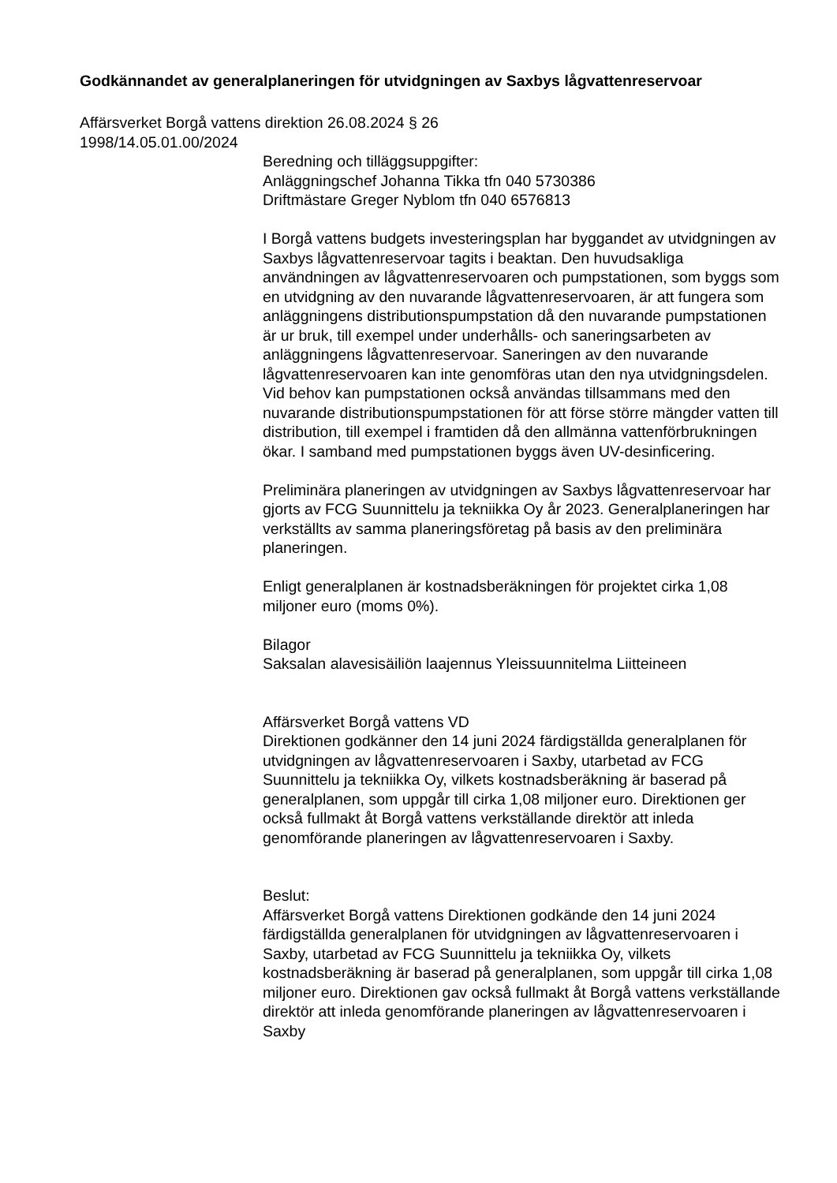Godkännandet av generalplaneringen för utvidgningen av Saxbys lågvattenreservoar
Affärsverket Borgå vattens direktion 26.08.2024 § 26
1998/14.05.01.00/2024
Beredning och tilläggsuppgifter:
Anläggningschef Johanna Tikka tfn 040 5730386
Driftmästare Greger Nyblom tfn 040 6576813
I Borgå vattens budgets investeringsplan har byggandet av utvidgningen av Saxbys lågvattenreservoar tagits i beaktan. Den huvudsakliga användningen av lågvattenreservoaren och pumpstationen, som byggs som en utvidgning av den nuvarande lågvattenreservoaren, är att fungera som anläggningens distributionspumpstation då den nuvarande pumpstationen är ur bruk, till exempel under underhålls- och saneringsarbeten av anläggningens lågvattenreservoar. Saneringen av den nuvarande lågvattenreservoaren kan inte genomföras utan den nya utvidgningsdelen. Vid behov kan pumpstationen också användas tillsammans med den nuvarande distributionspumpstationen för att förse större mängder vatten till distribution, till exempel i framtiden då den allmänna vattenförbrukningen ökar. I samband med pumpstationen byggs även UV-desinficering.
Preliminära planeringen av utvidgningen av Saxbys lågvattenreservoar har gjorts av FCG Suunnittelu ja tekniikka Oy år 2023. Generalplaneringen har verkställts av samma planeringsföretag på basis av den preliminära planeringen.
Enligt generalplanen är kostnadsberäkningen för projektet cirka 1,08 miljoner euro (moms 0%).
Bilagor
Saksalan alavesisäiliön laajennus Yleissuunnitelma Liitteineen
Affärsverket Borgå vattens VD
Direktionen godkänner den 14 juni 2024 färdigställda generalplanen för utvidgningen av lågvattenreservoaren i Saxby, utarbetad av FCG Suunnittelu ja tekniikka Oy, vilkets kostnadsberäkning är baserad på generalplanen, som uppgår till cirka 1,08 miljoner euro. Direktionen ger också fullmakt åt Borgå vattens verkställande direktör att inleda genomförande planeringen av lågvattenreservoaren i Saxby.
Beslut:
Affärsverket Borgå vattens Direktionen godkände den 14 juni 2024 färdigställda generalplanen för utvidgningen av lågvattenreservoaren i Saxby, utarbetad av FCG Suunnittelu ja tekniikka Oy, vilkets kostnadsberäkning är baserad på generalplanen, som uppgår till cirka 1,08 miljoner euro. Direktionen gav också fullmakt åt Borgå vattens verkställande direktör att inleda genomförande planeringen av lågvattenreservoaren i Saxby